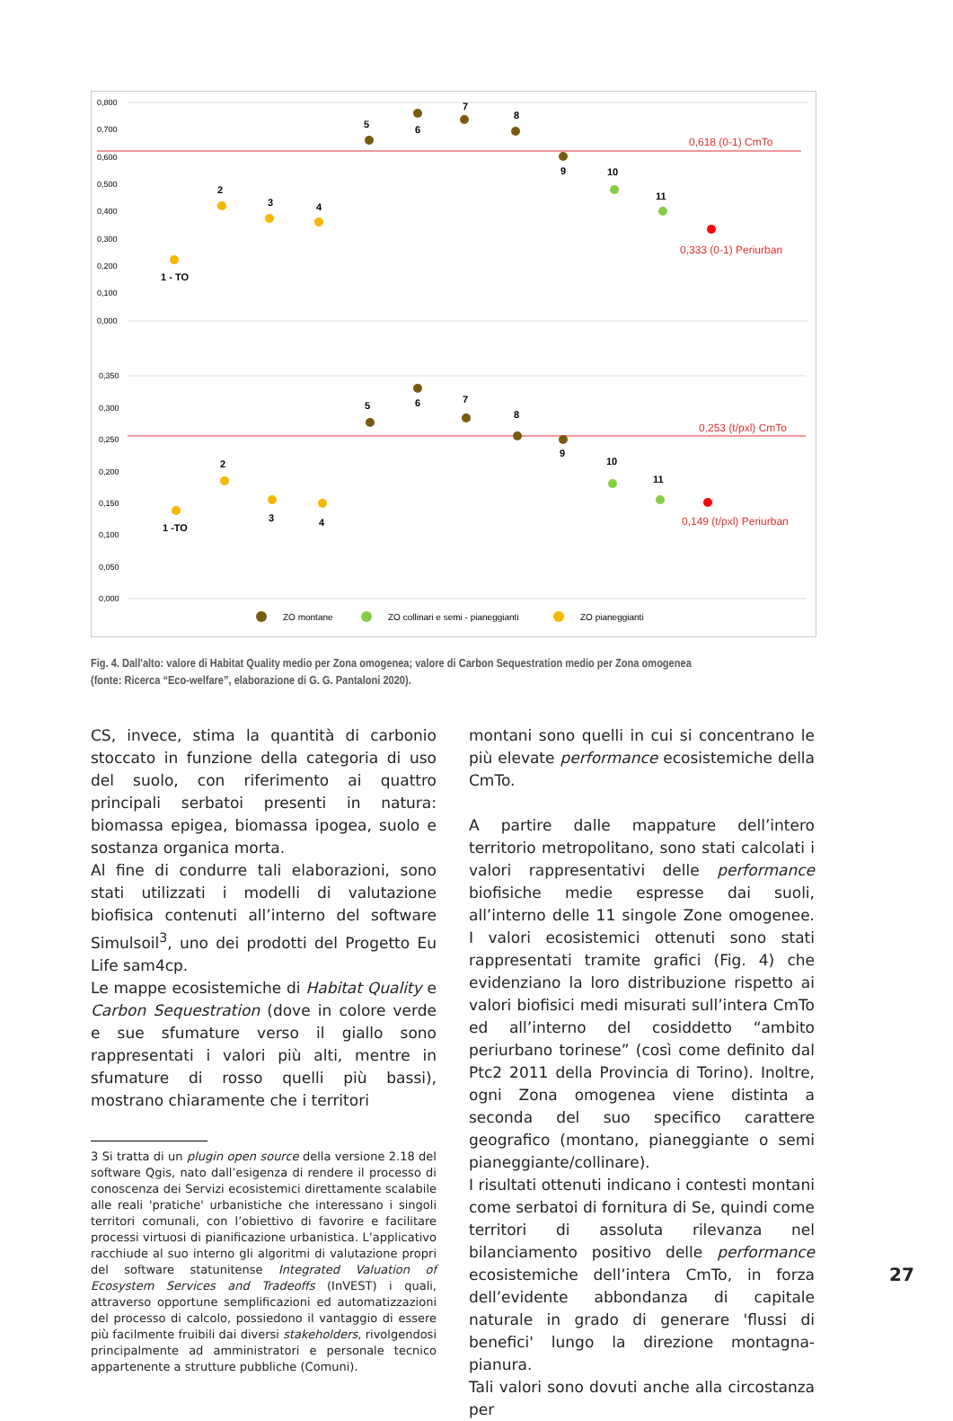0,800
0,700
0,600
0,500
0,400
0,300
0,200
0,100
0,000
0,618 (0-1) CmTo
0,333 (0-1) Periurban
1 - TO
2
3
4
5
6
7
8
9
10
11
0,350
0,300
0,250
0,200
0,150
0,100
0,050
0,000
0,253 (t/pxl) CmTo
0,149 (t/pxl) Periurban
1 -TO
2
3
4
5
6
7
8
9
10
11
ZO montane
ZO collinari e semi - pianeggianti
ZO pianeggianti
Fig. 4. Dall'alto: valore di Habitat Quality medio per Zona omogenea; valore di Carbon Sequestration medio per Zona omogenea (fonte: Ricerca “Eco-welfare”, elaborazione di G. G. Pantaloni 2020).
CS, invece, stima la quantità di carbonio stoccato in funzione della categoria di uso del suolo, con riferimento ai quattro principali serbatoi presenti in natura: biomassa epigea, biomassa ipogea, suolo e sostanza organica morta.
Al fine di condurre tali elaborazioni, sono stati utilizzati i modelli di valutazione biofisica contenuti all’interno del software Simulsoil<sup>3</sup>, uno dei prodotti del Progetto Eu Life sam4cp.
Le mappe ecosistemiche di Habitat Quality e Carbon Sequestration (dove in colore verde e sue sfumature verso il giallo sono rappresentati i valori più alti, mentre in sfumature di rosso quelli più bassi), mostrano chiaramente che i territori
3 Si tratta di un plugin open source della versione 2.18 del software Qgis, nato dall’esigenza di rendere il processo di conoscenza dei Servizi ecosistemici direttamente scalabile alle reali 'pratiche' urbanistiche che interessano i singoli territori comunali, con l’obiettivo di favorire e facilitare processi virtuosi di pianificazione urbanistica. L’applicativo racchiude al suo interno gli algoritmi di valutazione propri del software statunitense Integrated Valuation of Ecosystem Services and Tradeoffs (InVEST) i quali, attraverso opportune semplificazioni ed automatizzazioni del processo di calcolo, possiedono il vantaggio di essere più facilmente fruibili dai diversi stakeholders, rivolgendosi principalmente ad amministratori e personale tecnico appartenente a strutture pubbliche (Comuni).
montani sono quelli in cui si concentrano le più elevate performance ecosistemiche della CmTo.
A partire dalle mappature dell’intero territorio metropolitano, sono stati calcolati i valori rappresentativi delle performance biofisiche medie espresse dai suoli, all’interno delle 11 singole Zone omogenee. I valori ecosistemici ottenuti sono stati rappresentati tramite grafici (Fig. 4) che evidenziano la loro distribuzione rispetto ai valori biofisici medi misurati sull’intera CmTo ed all’interno del cosiddetto “ambito periurbano torinese” (così come definito dal Ptc2 2011 della Provincia di Torino). Inoltre, ogni Zona omogenea viene distinta a seconda del suo specifico carattere geografico (montano, pianeggiante o semi pianeggiante/collinare).
I risultati ottenuti indicano i contesti montani come serbatoi di fornitura di Se, quindi come territori di assoluta rilevanza nel bilanciamento positivo delle performance ecosistemiche dell’intera CmTo, in forza dell’evidente abbondanza di capitale naturale in grado di generare 'flussi di benefici' lungo la direzione montagna-pianura.
Tali valori sono dovuti anche alla circostanza per
27